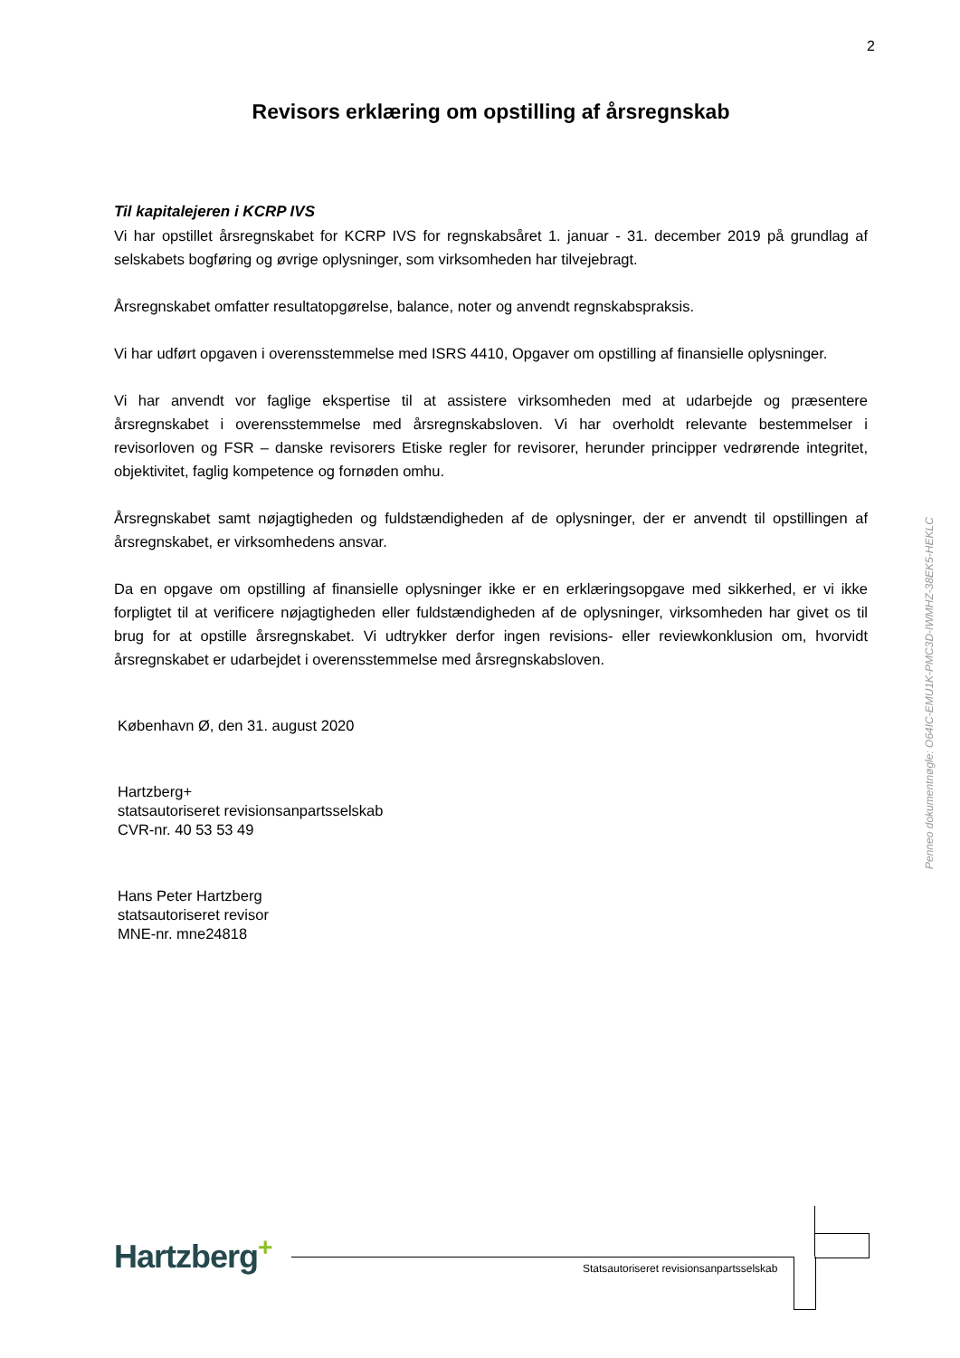2
Revisors erklæring om opstilling af årsregnskab
Til kapitalejeren i KCRP IVS
Vi har opstillet årsregnskabet for KCRP IVS for regnskabsåret 1. januar - 31. december 2019 på grundlag af selskabets bogføring og øvrige oplysninger, som virksomheden har tilvejebragt.
Årsregnskabet omfatter resultatopgørelse, balance, noter og anvendt regnskabspraksis.
Vi har udført opgaven i overensstemmelse med ISRS 4410, Opgaver om opstilling af finansielle oplysninger.
Vi har anvendt vor faglige ekspertise til at assistere virksomheden med at udarbejde og præsentere årsregnskabet i overensstemmelse med årsregnskabsloven. Vi har overholdt relevante bestemmelser i revisorloven og FSR – danske revisorers Etiske regler for revisorer, herunder principper vedrørende integritet, objektivitet, faglig kompetence og fornøden omhu.
Årsregnskabet samt nøjagtigheden og fuldstændigheden af de oplysninger, der er anvendt til opstillingen af årsregnskabet, er virksomhedens ansvar.
Da en opgave om opstilling af finansielle oplysninger ikke er en erklæringsopgave med sikkerhed, er vi ikke forpligtet til at verificere nøjagtigheden eller fuldstændigheden af de oplysninger, virksomheden har givet os til brug for at opstille årsregnskabet. Vi udtrykker derfor ingen revisions- eller reviewkonklusion om, hvorvidt årsregnskabet er udarbejdet i overensstemmelse med årsregnskabsloven.
København Ø, den 31. august 2020
Hartzberg+
statsautoriseret revisionsanpartsselskab
CVR-nr. 40 53 53 49
Hans Peter Hartzberg
statsautoriseret revisor
MNE-nr. mne24818
Penneo dokumentnøgle: O64IC-EMU1K-PMC3D-IWMHZ-38EK5-HEKLC
Hartzberg<sup>+</sup>
Statsautoriseret revisionsanpartsselskab